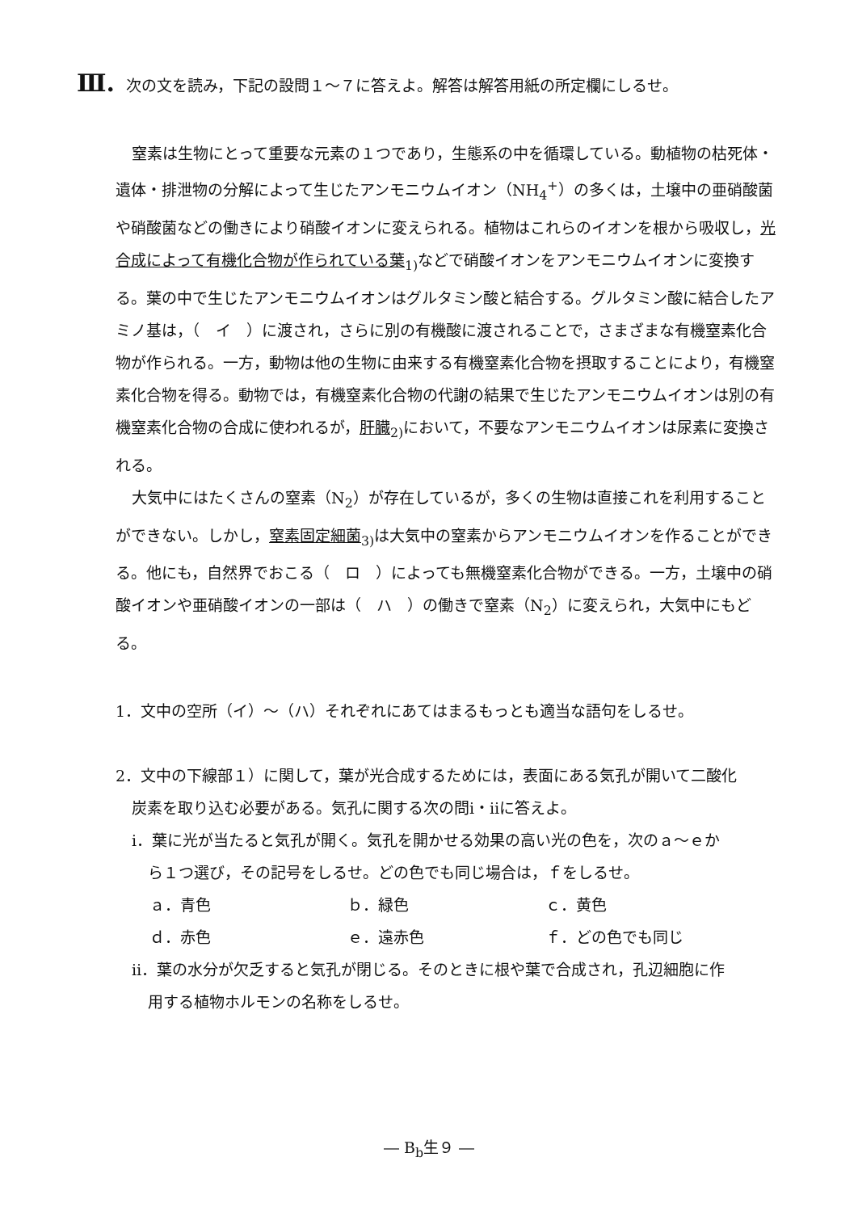Ⅲ. 次の文を読み，下記の設問１～７に答えよ。解答は解答用紙の所定欄にしるせ。
窒素は生物にとって重要な元素の１つであり，生態系の中を循環している。動植物の枯死体・遺体・排泄物の分解によって生じたアンモニウムイオン（NH<sub>4</sub><sup>+</sup>）の多くは，土壌中の亜硝酸菌や硝酸菌などの働きにより硝酸イオンに変えられる。植物はこれらのイオンを根から吸収し，光合成によって有機化合物が作られている葉<sub>1)</sub>などで硝酸イオンをアンモニウムイオンに変換する。葉の中で生じたアンモニウムイオンはグルタミン酸と結合する。グルタミン酸に結合したアミノ基は，（　イ　）に渡され，さらに別の有機酸に渡されることで，さまざまな有機窒素化合物が作られる。一方，動物は他の生物に由来する有機窒素化合物を摂取することにより，有機窒素化合物を得る。動物では，有機窒素化合物の代謝の結果で生じたアンモニウムイオンは別の有機窒素化合物の合成に使われるが，肝臓<sub>2)</sub>において，不要なアンモニウムイオンは尿素に変換される。
大気中にはたくさんの窒素（N<sub>2</sub>）が存在しているが，多くの生物は直接これを利用することができない。しかし，窒素固定細菌<sub>3)</sub>は大気中の窒素からアンモニウムイオンを作ることができる。他にも，自然界でおこる（　ロ　）によっても無機窒素化合物ができる。一方，土壌中の硝酸イオンや亜硝酸イオンの一部は（　ハ　）の働きで窒素（N<sub>2</sub>）に変えられ，大気中にもどる。
1．文中の空所（イ）～（ハ）それぞれにあてはまるもっとも適当な語句をしるせ。
2．文中の下線部１）に関して，葉が光合成するためには，表面にある気孔が開いて二酸化
炭素を取り込む必要がある。気孔に関する次の問ⅰ・ⅱに答えよ。
ⅰ．葉に光が当たると気孔が開く。気孔を開かせる効果の高い光の色を，次のａ～ｅか
ら１つ選び，その記号をしるせ。どの色でも同じ場合は，ｆをしるせ。
ａ．青色 ｂ．緑色 ｃ．黄色 ｄ．赤色 ｅ．遠赤色 ｆ．どの色でも同じ
ⅱ．葉の水分が欠乏すると気孔が閉じる。そのときに根や葉で合成され，孔辺細胞に作
用する植物ホルモンの名称をしるせ。
― B<sub>b</sub>生９ ―